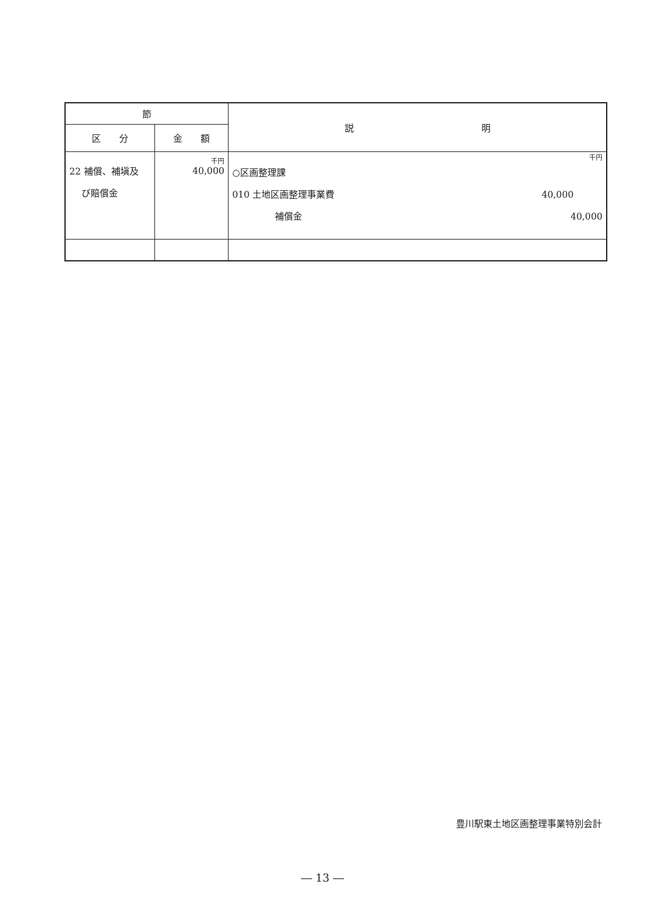| 節 | | 説 明 |
| --- | --- | --- |
| 区 分 | 金 額 | |
| 22 補償、補塡及 び賠償金 | 千円 40,000 | 千円 ○区画整理課 010 土地区画整理事業費 40,000 補償金 40,000 |
豊川駅東土地区画整理事業特別会計
― 13 ―